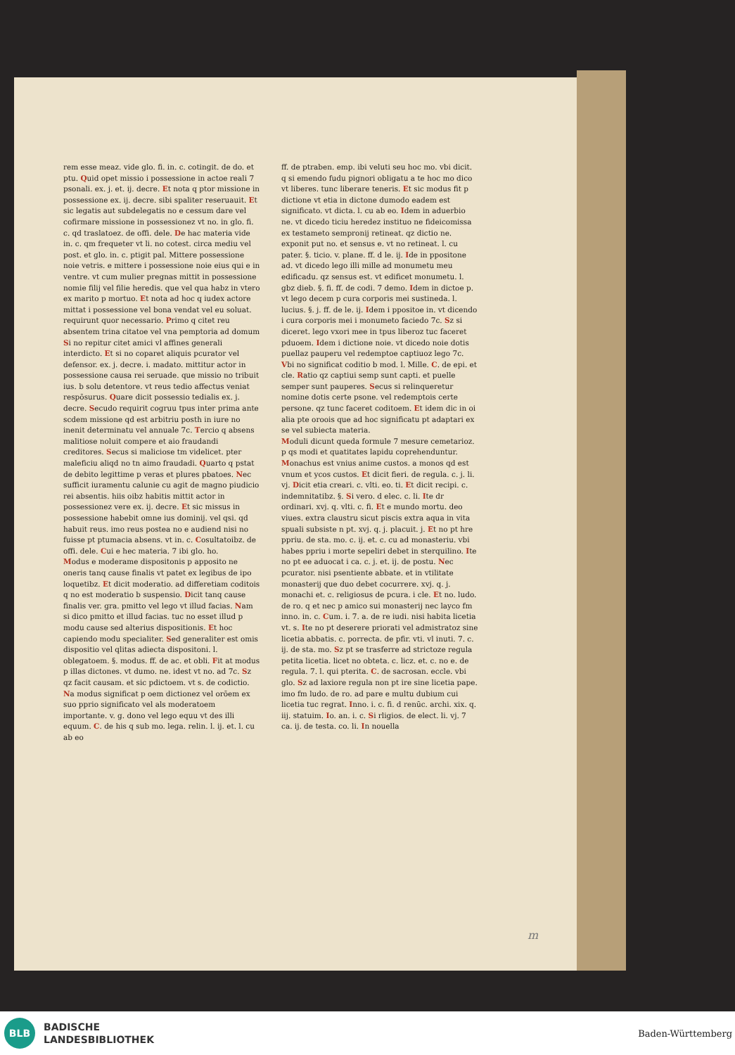rem esse meaz. vide glo. fi. in. c. cotingit. de do. et ptu. Quid opet missio i possessione in actoe reali 7 psonali. ex. j. et. ij. decre. Et nota q ptor missione in possessione ex. ij. decre. sibi spaliter reseruauit. Et sic legatis aut subdelegatis no e cessum dare vel cofirmare missione in possessionez vt no. in glo. fi. c. qd traslatoez. de offi. dele. De hac materia vide in. c. qm frequeter vt li. no cotest. circa mediu vel post. et glo. in. c. ptigit pal. Mittere possessione noie vetris. e mittere i possessione noie eius qui e in ventre. vt cum mulier pregnas mittit in possessione nomie filij vel filie heredis. que vel qua habz in vtero ex marito p mortuo. Et nota ad hoc q iudex actore mittat i possessione vel bona vendat vel eu soluat. requirunt quor necessario. Primo q citet reu absentem trina citatoe vel vna pemptoria ad domum Si no repitur citet amici vl affines generali interdicto. Et si no coparet aliquis pcurator vel defensor. ex. j. decre. i. madato. mittitur actor in possessione causa rei seruade. que missio no tribuit ius. b solu detentore. vt reus tedio affectus veniat respōsurus. Quare dicit possessio tedialis ex. j. decre. Secudo requirit cogruu tpus inter prima ante scdem missione qd est arbitriu posth in iure no inenit determinatu vel annuale 7c. Tercio q absens malitiose noluit compere et aio fraudandi creditores. Secus si maliciose tm videlicet. pter maleficiu aliqd no tn aimo fraudadi. Quarto q pstat de debito legittime p veras et plures pbatoes. Nec sufficit iuramentu calunie cu agit de magno piudicio rei absentis. hiis oibz habitis mittit actor in possessionez vere ex. ij. decre. Et sic missus in possessione habebit omne ius dominij. vel qsi. qd habuit reus. imo reus postea no e audiend nisi no fuisse pt ptumacia absens. vt in. c. Cosultatoibz. de offi. dele. Cui e hec materia. 7 ibi glo. ho.
Modus e moderame dispositonis p apposito ne oneris tanq cause finalis vt patet ex legibus de ipo loquetibz. Et dicit moderatio. ad differetiam coditois q no est moderatio b suspensio. Dicit tanq cause finalis ver. gra. pmitto vel lego vt illud facias. Nam si dico pmitto et illud facias. tuc no esset illud p modu cause sed alterius dispositionis. Et hoc capiendo modu specialiter. Sed generaliter est omis dispositio vel qlitas adiecta dispositoni. l. oblegatoem. §. modus. ff. de ac. et obli. Fit at modus p illas dictones. vt dumo. ne. idest vt no. ad 7c. Sz qz facit causam. et sic pdictoem. vt s. de codictio. Na modus significat p oem dictionez vel orōem ex suo pprio significato vel als moderatoem importante. v. g. dono vel lego equu vt des illi equum. C. de his q sub mo. lega. relin. l. ij. et. l. cu ab eo
ff. de ptraben. emp. ibi veluti seu hoc mo. vbi dicit. q si emendo fudu pignori obligatu a te hoc mo dico vt liberes. tunc liberare teneris. Et sic modus fit p dictione vt etia in dictone dumodo eadem est significato. vt dicta. l. cu ab eo. Idem in aduerbio ne. vt dicedo ticiu heredez instituo ne fideicomissa ex testameto sempronij retineat. qz dictio ne. exponit put no. et sensus e. vt no retineat. l. cu pater. §. ticio. v. plane. ff. d le. ij. Ide in ppositone ad. vt dicedo lego illi mille ad monumetu meu edificadu. qz sensus est. vt edificet monumetu. l. gbz dieb. §. fi. ff. de codi. 7 demo. Idem in dictoe p. vt lego decem p cura corporis mei sustineda. l. lucius. §. j. ff. de le. ij. Idem i ppositoe in. vt dicendo i cura corporis mei i monumeto faciedo 7c. Sz si diceret. lego vxori mee in tpus liberoz tuc faceret pduoem. Idem i dictione noie. vt dicedo noie dotis puellaz pauperu vel redemptoe captiuoz lego 7c. Vbi no significat coditio b mod. l. Mille. C. de epi. et cle. Ratio qz captiui semp sunt capti. et puelle semper sunt pauperes. Secus si relinqueretur nomine dotis certe psone. vel redemptois certe persone. qz tunc faceret coditoem. Et idem dic in oi alia pte oroois que ad hoc significatu pt adaptari ex se vel subiecta materia.
Moduli dicunt queda formule 7 mesure cemetarioz. p qs modi et quatitates lapidu coprehenduntur.
Monachus est vnius anime custos. a monos qd est vnum et ycos custos. Et dicit fieri. de regula. c. j. li. vj. Dicit etia creari. c. vlti. eo. ti. Et dicit recipi. c. indemnitatibz. §. Si vero. d elec. c. li. Ite dr ordinari. xvj. q. vlti. c. fi. Et e mundo mortu. deo viues. extra claustru sicut piscis extra aqua in vita spuali subsiste n pt. xvj. q. j. placuit. j. Et no pt hre ppriu. de sta. mo. c. ij. et. c. cu ad monasteriu. vbi habes ppriu i morte sepeliri debet in sterquilino. Ite no pt ee aduocat i ca. c. j. et. ij. de postu. Nec pcurator. nisi psentiente abbate. et in vtilitate monasterij que duo debet cocurrere. xvj. q. j. monachi et. c. religiosus de pcura. i cle. Et no. ludo. de ro. q et nec p amico sui monasterij nec layco fm inno. in. c. Cum. i. 7. a. de re iudi. nisi habita licetia vt. s. Ite no pt deserere priorati vel admistratoz sine licetia abbatis. c. porrecta. de pfir. vti. vl inuti. 7. c. ij. de sta. mo. Sz pt se trasferre ad strictoze regula petita licetia. licet no obteta. c. licz. et. c. no e. de regula. 7. l. qui pterita. C. de sacrosan. eccle. vbi glo. Sz ad laxiore regula non pt ire sine licetia pape. imo fm ludo. de ro. ad pare e multu dubium cui licetia tuc regrat. Inno. i. c. fi. d renūc. archi. xix. q. iij. statuim. Io. an. i. c. Si rligios. de elect. li. vj. 7 ca. ij. de testa. co. li. In nouella
m
BLB
BADISCHE
LANDESBIBLIOTHEK
Baden-Württemberg